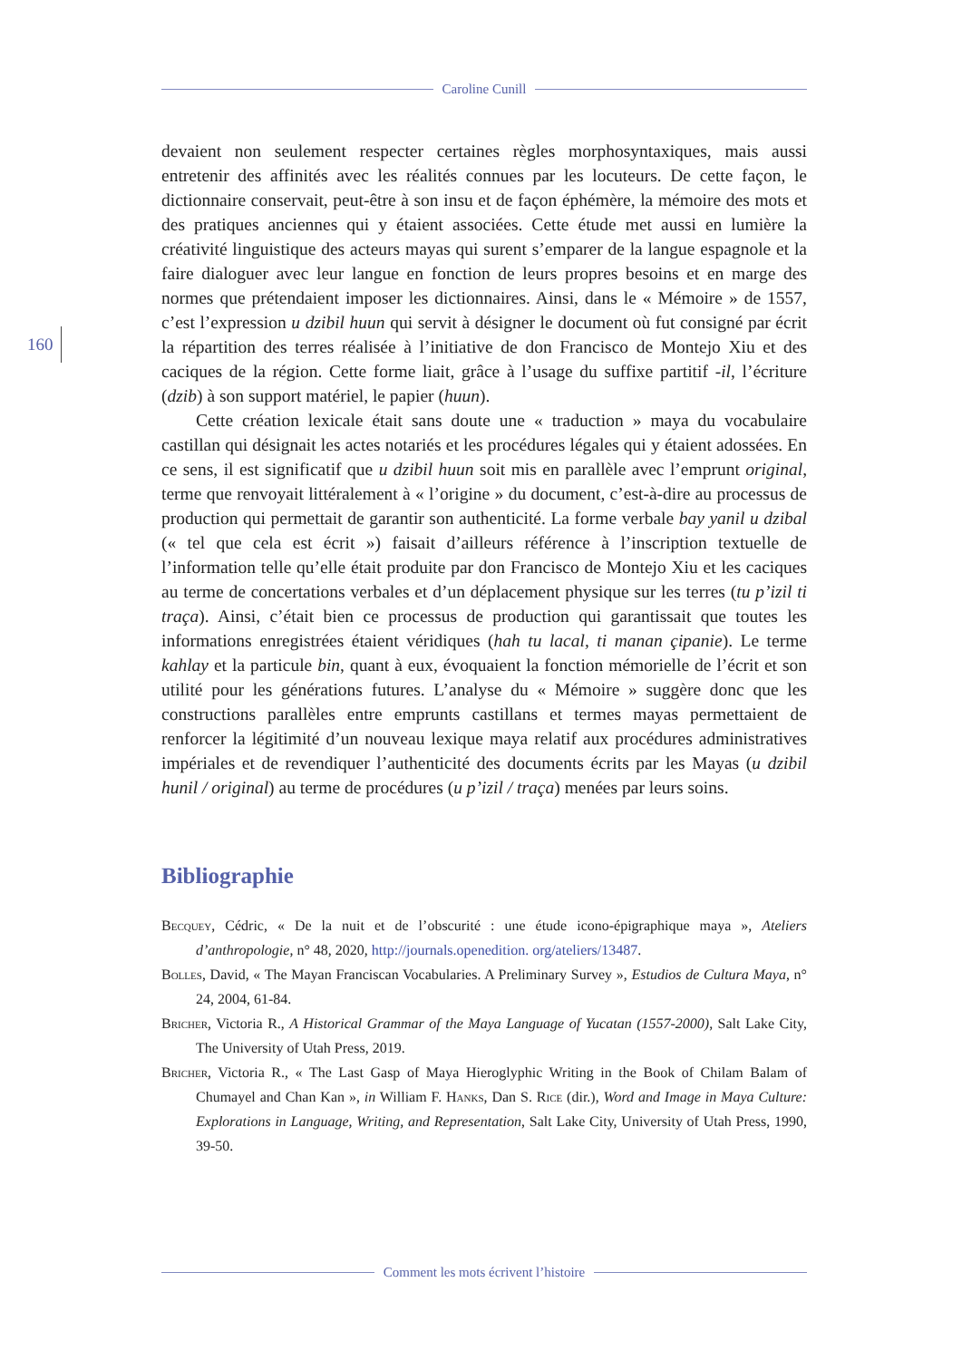Caroline Cunill
160
devaient non seulement respecter certaines règles morphosyntaxiques, mais aussi entretenir des affinités avec les réalités connues par les locuteurs. De cette façon, le dictionnaire conservait, peut-être à son insu et de façon éphémère, la mémoire des mots et des pratiques anciennes qui y étaient associées. Cette étude met aussi en lumière la créativité linguistique des acteurs mayas qui surent s’emparer de la langue espagnole et la faire dialoguer avec leur langue en fonction de leurs propres besoins et en marge des normes que prétendaient imposer les dictionnaires. Ainsi, dans le « Mémoire » de 1557, c’est l’expression u dzibil huun qui servit à désigner le document où fut consigné par écrit la répartition des terres réalisée à l’initiative de don Francisco de Montejo Xiu et des caciques de la région. Cette forme liait, grâce à l’usage du suffixe partitif -il, l’écriture (dzib) à son support matériel, le papier (huun).
Cette création lexicale était sans doute une « traduction » maya du vocabulaire castillan qui désignait les actes notariés et les procédures légales qui y étaient adossées. En ce sens, il est significatif que u dzibil huun soit mis en parallèle avec l’emprunt original, terme que renvoyait littéralement à « l’origine » du document, c’est-à-dire au processus de production qui permettait de garantir son authenticité. La forme verbale bay yanil u dzibal (« tel que cela est écrit ») faisait d’ailleurs référence à l’inscription textuelle de l’information telle qu’elle était produite par don Francisco de Montejo Xiu et les caciques au terme de concertations verbales et d’un déplacement physique sur les terres (tu p’izil ti traça). Ainsi, c’était bien ce processus de production qui garantissait que toutes les informations enregistrées étaient véridiques (hah tu lacal, ti manan çipanie). Le terme kahlay et la particule bin, quant à eux, évoquaient la fonction mémorielle de l’écrit et son utilité pour les générations futures. L’analyse du « Mémoire » suggère donc que les constructions parallèles entre emprunts castillans et termes mayas permettaient de renforcer la légitimité d’un nouveau lexique maya relatif aux procédures administratives impériales et de revendiquer l’authenticité des documents écrits par les Mayas (u dzibil hunil / original) au terme de procédures (u p’izil / traça) menées par leurs soins.
Bibliographie
Becquey, Cédric, « De la nuit et de l’obscurité : une étude icono-épigraphique maya », Ateliers d’anthropologie, n° 48, 2020, http://journals.openedition. org/ateliers/13487.
Bolles, David, « The Mayan Franciscan Vocabularies. A Preliminary Survey », Estudios de Cultura Maya, n° 24, 2004, 61-84.
Bricher, Victoria R., A Historical Grammar of the Maya Language of Yucatan (1557-2000), Salt Lake City, The University of Utah Press, 2019.
Bricher, Victoria R., « The Last Gasp of Maya Hieroglyphic Writing in the Book of Chilam Balam of Chumayel and Chan Kan », in William F. Hanks, Dan S. Rice (dir.), Word and Image in Maya Culture: Explorations in Language, Writing, and Representation, Salt Lake City, University of Utah Press, 1990, 39-50.
Comment les mots écrivent l’histoire